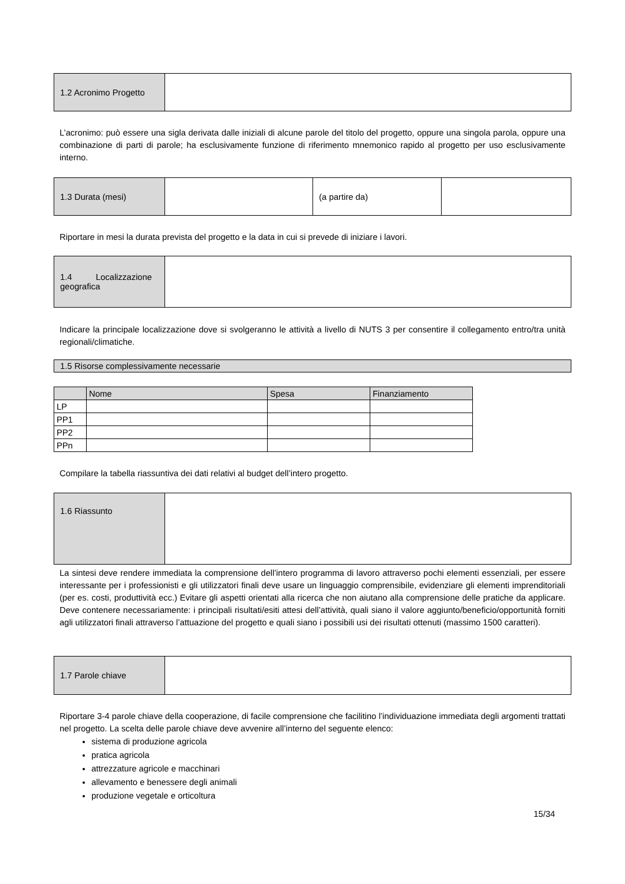| 1.2 Acronimo Progetto | |
L’acronimo: può essere una sigla derivata dalle iniziali di alcune parole del titolo del progetto, oppure una singola parola, oppure una combinazione di parti di parole; ha esclusivamente funzione di riferimento mnemonico rapido al progetto per uso esclusivamente interno.
| 1.3 Durata (mesi) | | (a partire da) | |
Riportare in mesi la durata prevista del progetto e la data in cui si prevede di iniziare i lavori.
| 1.4 Localizzazione geografica | |
Indicare la principale localizzazione dove si svolgeranno le attività a livello di NUTS 3 per consentire il collegamento entro/tra unità regionali/climatiche.
| 1.5 Risorse complessivamente necessarie |
| | Nome | Spesa | Finanziamento |
| LP | | | |
| PP1 | | | |
| PP2 | | | |
| PPn | | | |
Compilare la tabella riassuntiva dei dati relativi al budget dell’intero progetto.
| 1.6 Riassunto | |
La sintesi deve rendere immediata la comprensione dell’intero programma di lavoro attraverso pochi elementi essenziali, per essere interessante per i professionisti e gli utilizzatori finali deve usare un linguaggio comprensibile, evidenziare gli elementi imprenditoriali (per es. costi, produttività ecc.) Evitare gli aspetti orientati alla ricerca che non aiutano alla comprensione delle pratiche da applicare. Deve contenere necessariamente: i principali risultati/esiti attesi dell’attività, quali siano il valore aggiunto/beneficio/opportunità forniti agli utilizzatori finali attraverso l’attuazione del progetto e quali siano i possibili usi dei risultati ottenuti (massimo 1500 caratteri).
| 1.7 Parole chiave | |
Riportare 3-4 parole chiave della cooperazione, di facile comprensione che facilitino l’individuazione immediata degli argomenti trattati nel progetto. La scelta delle parole chiave deve avvenire all’interno del seguente elenco:
sistema di produzione agricola
pratica agricola
attrezzature agricole e macchinari
allevamento e benessere degli animali
produzione vegetale e orticoltura
15/34